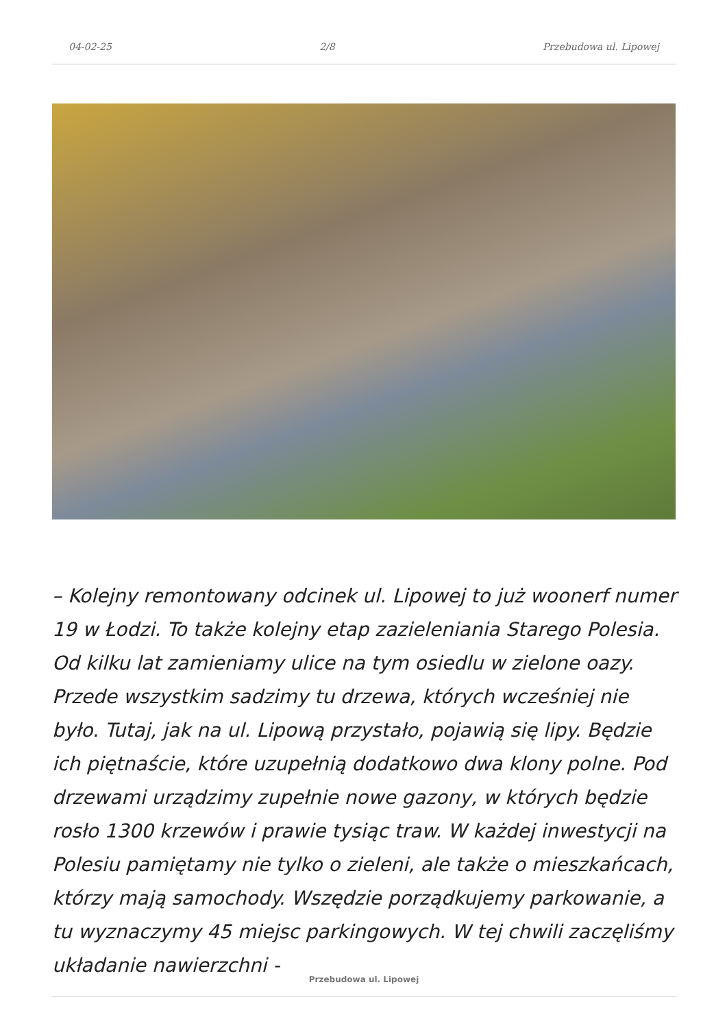04-02-25 2/8 Przebudowa ul. Lipowej
– Kolejny remontowany odcinek ul. Lipowej to już woonerf numer 19 w Łodzi. To także kolejny etap zazieleniania Starego Polesia. Od kilku lat zamieniamy ulice na tym osiedlu w zielone oazy. Przede wszystkim sadzimy tu drzewa, których wcześniej nie było. Tutaj, jak na ul. Lipową przystało, pojawią się lipy. Będzie ich piętnaście, które uzupełnią dodatkowo dwa klony polne. Pod drzewami urządzimy zupełnie nowe gazony, w których będzie rosło 1300 krzewów i prawie tysiąc traw. W każdej inwestycji na Polesiu pamiętamy nie tylko o zieleni, ale także o mieszkańcach, którzy mają samochody. Wszędzie porządkujemy parkowanie, a tu wyznaczymy 45 miejsc parkingowych. W tej chwili zaczęliśmy układanie nawierzchni -
Przebudowa ul. Lipowej